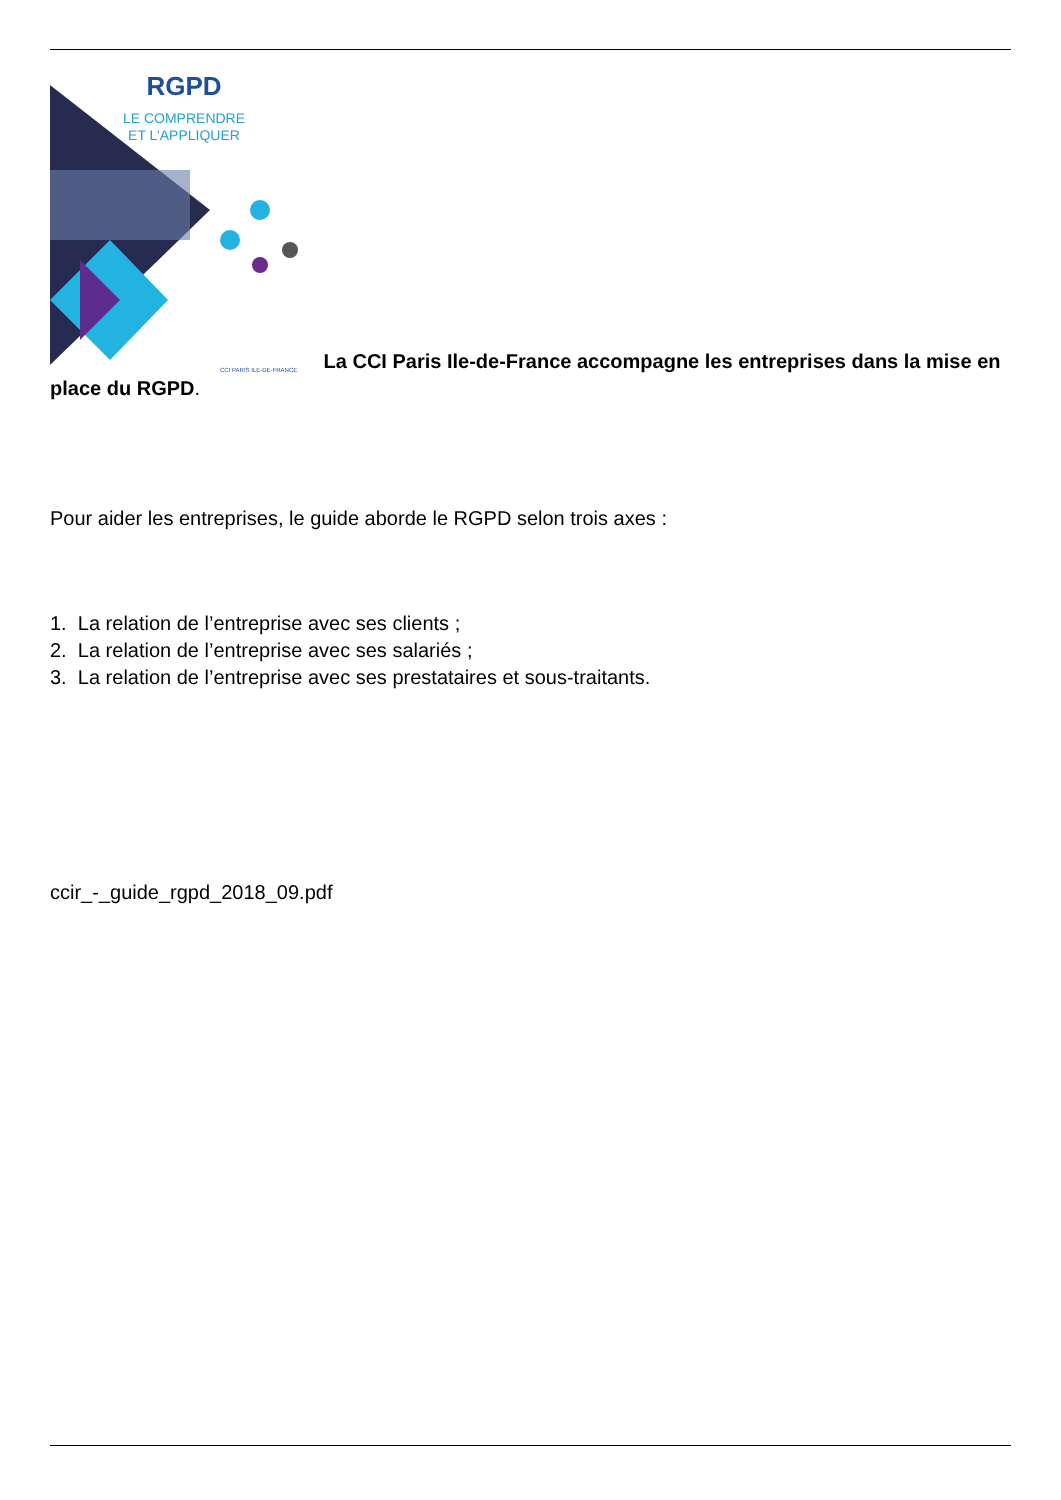RGPD
LE COMPRENDRE
ET L’APPLIQUER
CCI PARIS ILE-DE-FRANCE
La CCI Paris Ile-de-France accompagne les entreprises dans la mise en place du RGPD.
Pour aider les entreprises, le guide aborde le RGPD selon trois axes :
1. La relation de l’entreprise avec ses clients ;
2. La relation de l’entreprise avec ses salariés ;
3. La relation de l’entreprise avec ses prestataires et sous-traitants.
ccir_-_guide_rgpd_2018_09.pdf